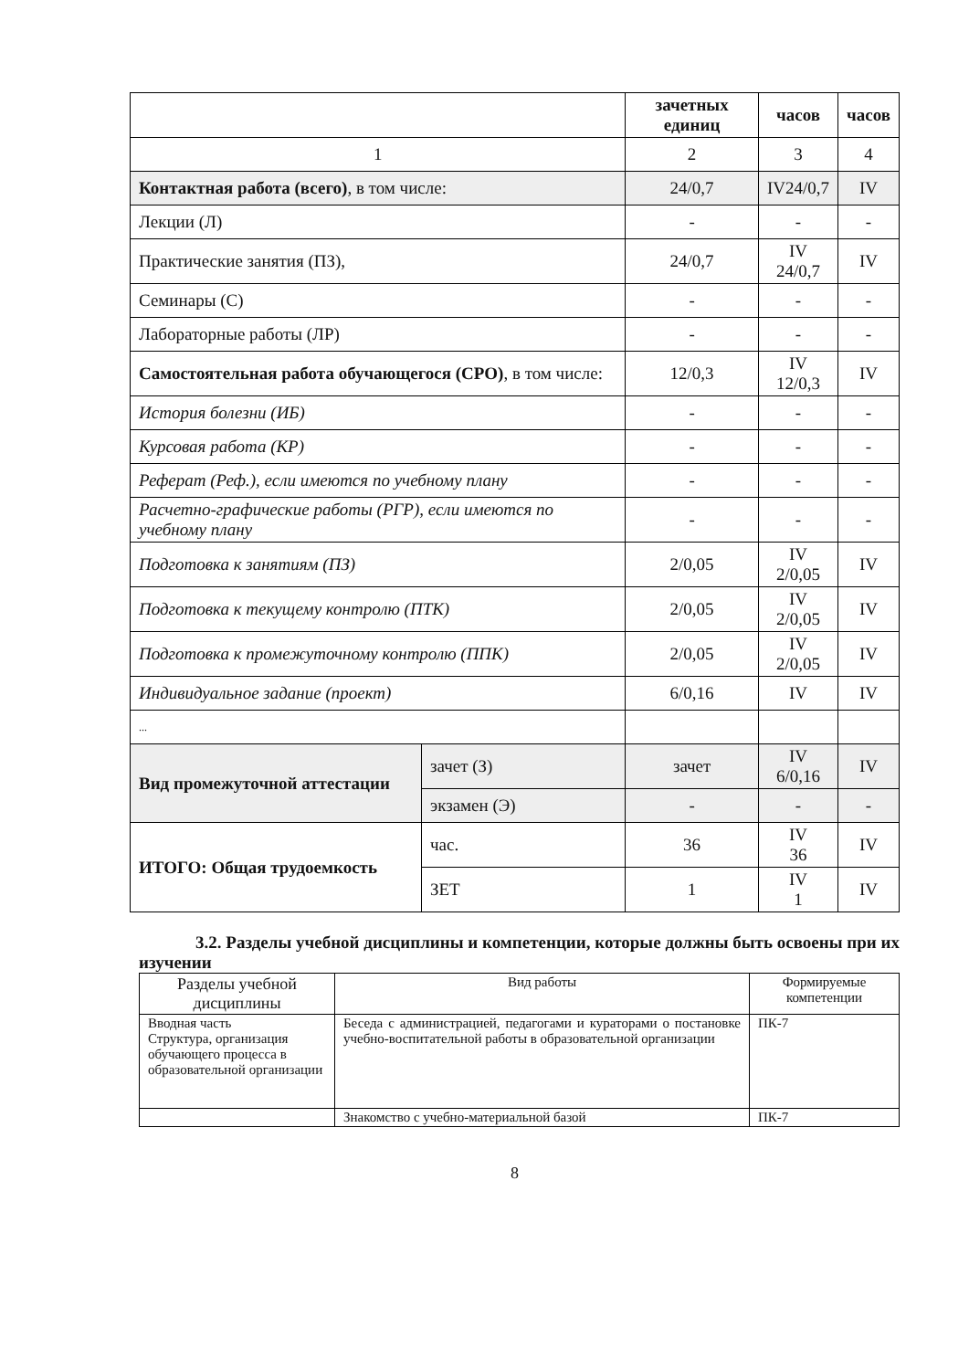| | | зачетных единиц | часов | часов |
| --- | --- | --- | --- | --- |
| 1 | | 2 | 3 | 4 |
| Контактная работа (всего) , в том числе: | | 24/0,7 | IV24/0,7 | IV |
| Лекции (Л) | | - | - | - |
| Практические занятия (ПЗ), | | 24/0,7 | IV 24/0,7 | IV |
| Семинары (С) | | - | - | - |
| Лабораторные работы (ЛР) | | - | - | - |
| Самостоятельная работа обучающегося (СРО) , в том числе: | | 12/0,3 | IV 12/0,3 | IV |
| История болезни (ИБ) | | - | - | - |
| Курсовая работа (КР) | | - | - | - |
| Реферат (Реф.), если имеются по учебному плану | | - | - | - |
| Расчетно-графические работы (РГР), если имеются по учебному плану | | - | - | - |
| Подготовка к занятиям (ПЗ) | | 2/0,05 | IV 2/0,05 | IV |
| Подготовка к текущему контролю (ПТК) | | 2/0,05 | IV 2/0,05 | IV |
| Подготовка к промежуточному контролю (ППК) | | 2/0,05 | IV 2/0,05 | IV |
| Индивидуальное задание (проект) | | 6/0,16 | IV | IV |
| ... | | | | |
| Вид промежуточной аттестации | зачет (З) | зачет | IV 6/0,16 | IV |
| | экзамен (Э) | - | - | - |
| ИТОГО: Общая трудоемкость | час. | 36 | IV 36 | IV |
| | ЗЕТ | 1 | IV 1 | IV |
3.2. Разделы учебной дисциплины и компетенции, которые должны быть освоены при их изучении
| Разделы учебной дисциплины | Вид работы | Формируемые компетенции |
| Вводная часть Структура, организация обучающего процесса в образовательной организации | Беседа с администрацией, педагогами и кураторами о постановке учебно-воспитательной работы в образовательной организации | ПК-7 |
| | Знакомство с учебно-материальной базой | ПК-7 |
8